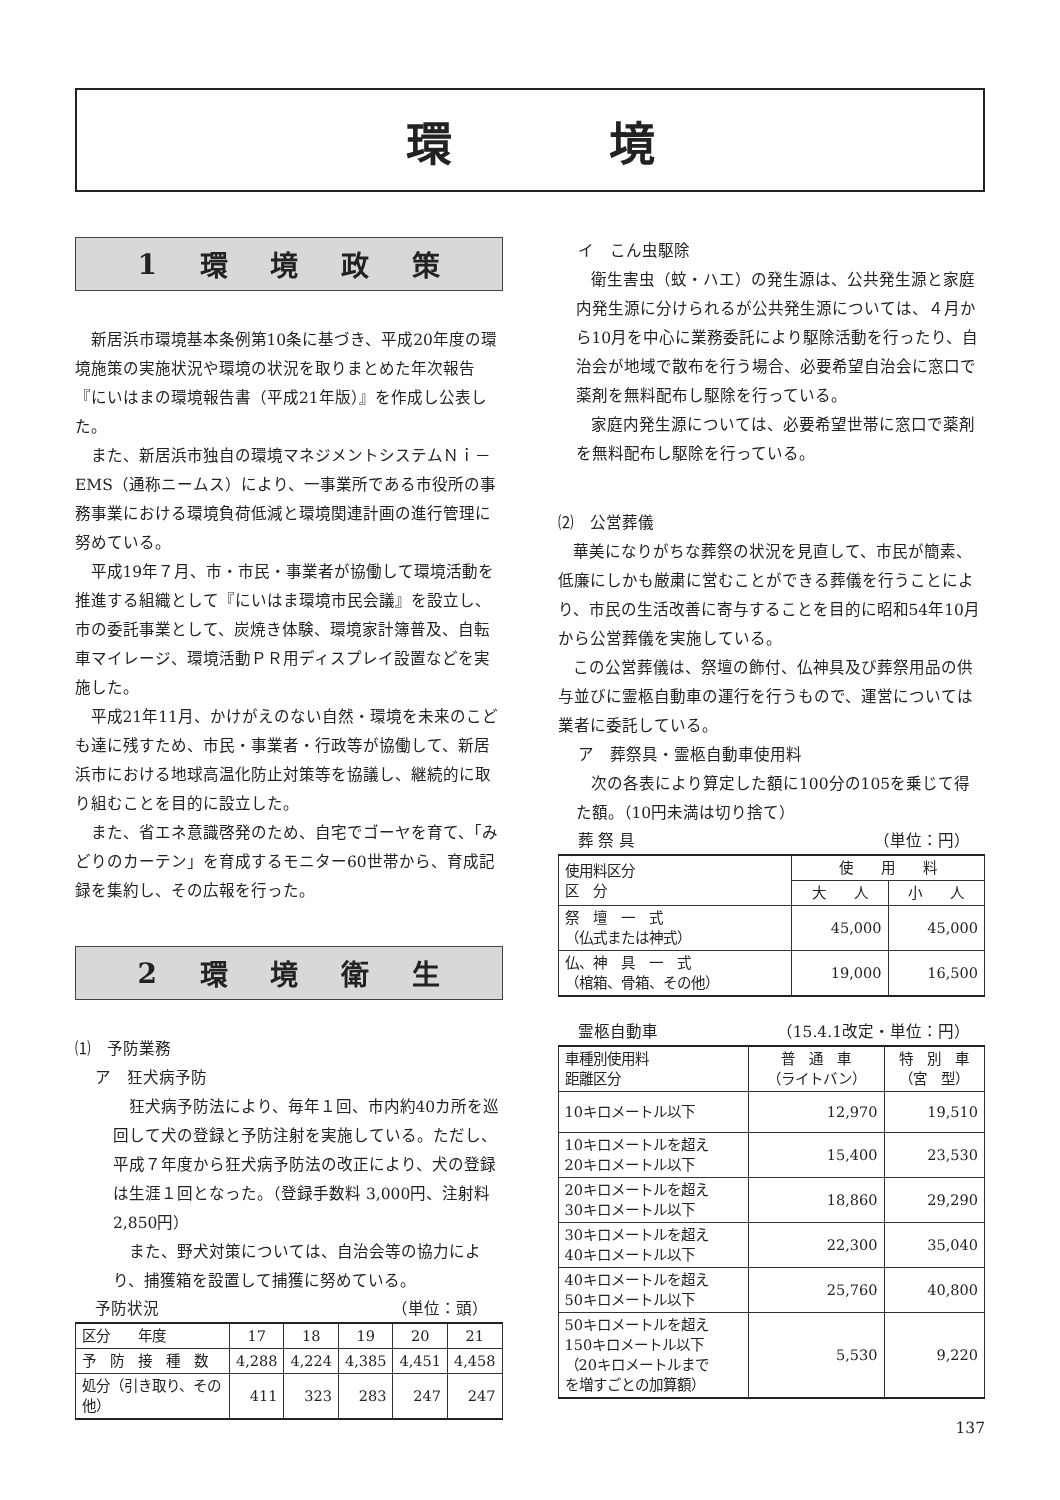環 境
1 環境政策
新居浜市環境基本条例第10条に基づき、平成20年度の環境施策の実施状況や環境の状況を取りまとめた年次報告『にいはまの環境報告書（平成21年版）』を作成し公表した。
また、新居浜市独自の環境マネジメントシステムＮｉ－EMS（通称ニームス）により、一事業所である市役所の事務事業における環境負荷低減と環境関連計画の進行管理に努めている。
平成19年７月、市・市民・事業者が協働して環境活動を推進する組織として『にいはま環境市民会議』を設立し、市の委託事業として、炭焼き体験、環境家計簿普及、自転車マイレージ、環境活動ＰＲ用ディスプレイ設置などを実施した。
平成21年11月、かけがえのない自然・環境を未来のこども達に残すため、市民・事業者・行政等が協働して、新居浜市における地球高温化防止対策等を協議し、継続的に取り組むことを目的に設立した。
また、省エネ意識啓発のため、自宅でゴーヤを育て、「みどりのカーテン」を育成するモニター60世帯から、育成記録を集約し、その広報を行った。
2 環境衛生
⑴　予防業務
ア　狂犬病予防
狂犬病予防法により、毎年１回、市内約40カ所を巡回して犬の登録と予防注射を実施している。ただし、平成７年度から狂犬病予防法の改正により、犬の登録は生涯１回となった。（登録手数料 3,000円、注射料 2,850円）
また、野犬対策については、自治会等の協力により、捕獲箱を設置して捕獲に努めている。
予防状況 （単位：頭）
| 区分 年度 | 17 | 18 | 19 | 20 | 21 |
| --- | --- | --- | --- | --- | --- |
| 予 防 接 種 数 | 4,288 | 4,224 | 4,385 | 4,451 | 4,458 |
| 処分（引き取り、その他） | 411 | 323 | 283 | 247 | 247 |
イ　こん虫駆除
衛生害虫（蚊・ハエ）の発生源は、公共発生源と家庭内発生源に分けられるが公共発生源については、４月から10月を中心に業務委託により駆除活動を行ったり、自治会が地域で散布を行う場合、必要希望自治会に窓口で薬剤を無料配布し駆除を行っている。
家庭内発生源については、必要希望世帯に窓口で薬剤を無料配布し駆除を行っている。
⑵　公営葬儀
華美になりがちな葬祭の状況を見直して、市民が簡素、低廉にしかも厳粛に営むことができる葬儀を行うことにより、市民の生活改善に寄与することを目的に昭和54年10月から公営葬儀を実施している。
この公営葬儀は、祭壇の飾付、仏神具及び葬祭用品の供与並びに霊柩自動車の運行を行うもので、運営については業者に委託している。
ア　葬祭具・霊柩自動車使用料
次の各表により算定した額に100分の105を乗じて得た額。（10円未満は切り捨て）
葬 祭 具 （単位：円）
| 使用料区分 区 分 | 使 用 料 | |
| --- | --- | --- |
| | 大 人 | 小 人 |
| 祭 壇 一 式 （仏式または神式） | 45,000 | 45,000 |
| 仏、神 具 一 式 （棺箱、骨箱、その他） | 19,000 | 16,500 |
霊柩自動車 （15.4.1改定・単位：円）
| 車種別使用料 距離区分 | 普 通 車 （ライトバン） | 特 別 車 （宮 型） |
| --- | --- | --- |
| 10キロメートル以下 | 12,970 | 19,510 |
| 10キロメートルを超え 20キロメートル以下 | 15,400 | 23,530 |
| 20キロメートルを超え 30キロメートル以下 | 18,860 | 29,290 |
| 30キロメートルを超え 40キロメートル以下 | 22,300 | 35,040 |
| 40キロメートルを超え 50キロメートル以下 | 25,760 | 40,800 |
| 50キロメートルを超え 150キロメートル以下 （20キロメートルまで を増すごとの加算額） | 5,530 | 9,220 |
137